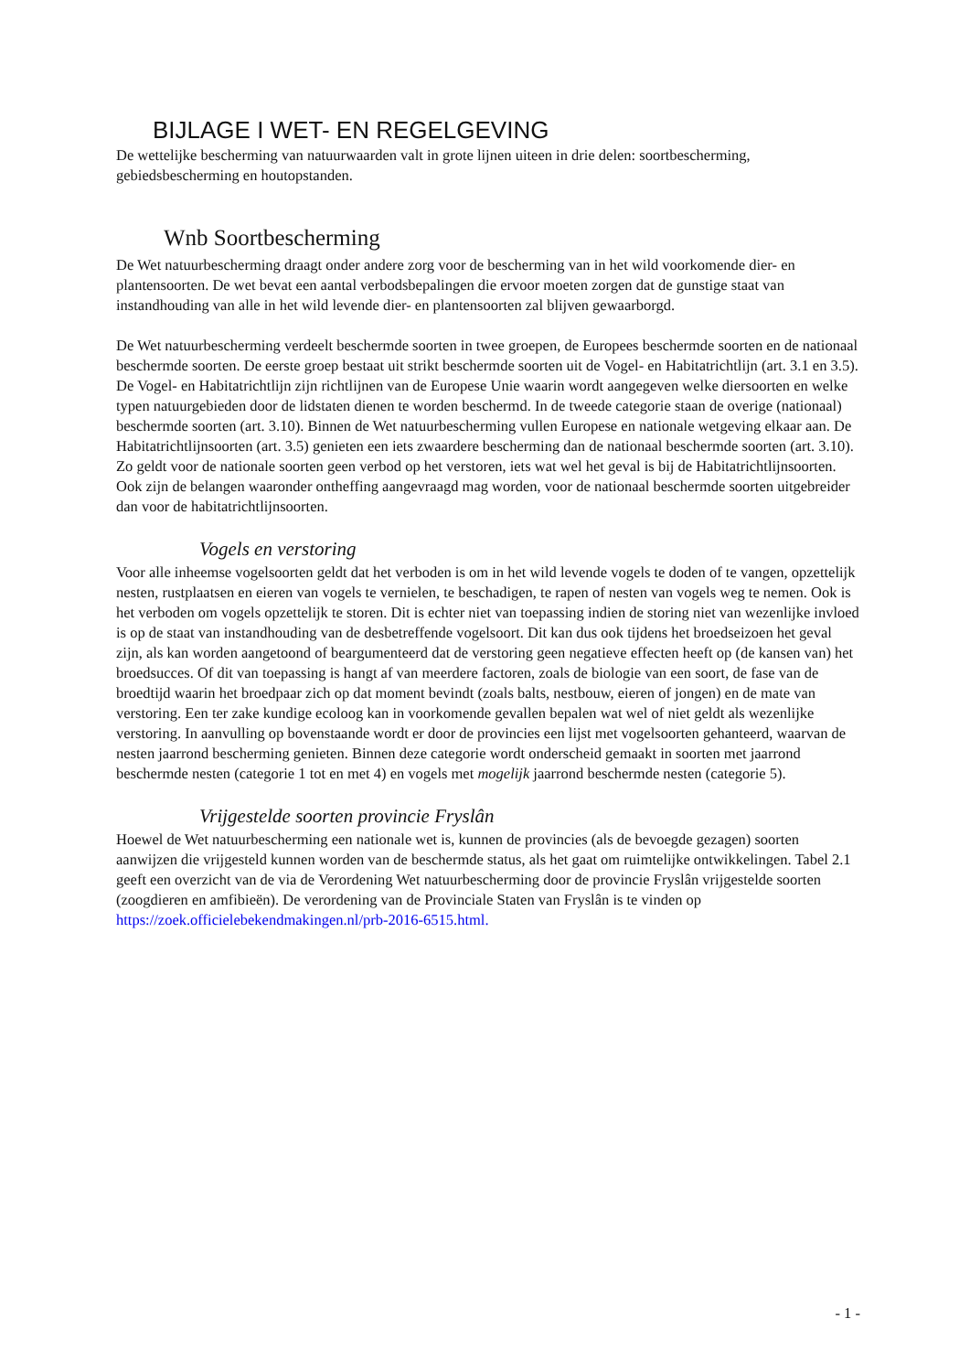BIJLAGE I WET- EN REGELGEVING
De wettelijke bescherming van natuurwaarden valt in grote lijnen uiteen in drie delen: soortbescherming, gebiedsbescherming en houtopstanden.
Wnb Soortbescherming
De Wet natuurbescherming draagt onder andere zorg voor de bescherming van in het wild voorkomende dier- en plantensoorten. De wet bevat een aantal verbodsbepalingen die ervoor moeten zorgen dat de gunstige staat van instandhouding van alle in het wild levende dier- en plantensoorten zal blijven gewaarborgd.
De Wet natuurbescherming verdeelt beschermde soorten in twee groepen, de Europees beschermde soorten en de nationaal beschermde soorten. De eerste groep bestaat uit strikt beschermde soorten uit de Vogel- en Habitatrichtlijn (art. 3.1 en 3.5). De Vogel- en Habitatrichtlijn zijn richtlijnen van de Europese Unie waarin wordt aangegeven welke diersoorten en welke typen natuurgebieden door de lidstaten dienen te worden beschermd. In de tweede categorie staan de overige (nationaal) beschermde soorten (art. 3.10). Binnen de Wet natuurbescherming vullen Europese en nationale wetgeving elkaar aan. De Habitatrichtlijnsoorten (art. 3.5) genieten een iets zwaardere bescherming dan de nationaal beschermde soorten (art. 3.10). Zo geldt voor de nationale soorten geen verbod op het verstoren, iets wat wel het geval is bij de Habitatrichtlijnsoorten. Ook zijn de belangen waaronder ontheffing aangevraagd mag worden, voor de nationaal beschermde soorten uitgebreider dan voor de habitatrichtlijnsoorten.
Vogels en verstoring
Voor alle inheemse vogelsoorten geldt dat het verboden is om in het wild levende vogels te doden of te vangen, opzettelijk nesten, rustplaatsen en eieren van vogels te vernielen, te beschadigen, te rapen of nesten van vogels weg te nemen. Ook is het verboden om vogels opzettelijk te storen. Dit is echter niet van toepassing indien de storing niet van wezenlijke invloed is op de staat van instandhouding van de desbetreffende vogelsoort. Dit kan dus ook tijdens het broedseizoen het geval zijn, als kan worden aangetoond of beargumenteerd dat de verstoring geen negatieve effecten heeft op (de kansen van) het broedsucces. Of dit van toepassing is hangt af van meerdere factoren, zoals de biologie van een soort, de fase van de broedtijd waarin het broedpaar zich op dat moment bevindt (zoals balts, nestbouw, eieren of jongen) en de mate van verstoring. Een ter zake kundige ecoloog kan in voorkomende gevallen bepalen wat wel of niet geldt als wezenlijke verstoring. In aanvulling op bovenstaande wordt er door de provincies een lijst met vogelsoorten gehanteerd, waarvan de nesten jaarrond bescherming genieten. Binnen deze categorie wordt onderscheid gemaakt in soorten met jaarrond beschermde nesten (categorie 1 tot en met 4) en vogels met mogelijk jaarrond beschermde nesten (categorie 5).
Vrijgestelde soorten provincie Fryslân
Hoewel de Wet natuurbescherming een nationale wet is, kunnen de provincies (als de bevoegde gezagen) soorten aanwijzen die vrijgesteld kunnen worden van de beschermde status, als het gaat om ruimtelijke ontwikkelingen. Tabel 2.1 geeft een overzicht van de via de Verordening Wet natuurbescherming door de provincie Fryslân vrijgestelde soorten (zoogdieren en amfibieën). De verordening van de Provinciale Staten van Fryslân is te vinden op https://zoek.officielebekendmakingen.nl/prb-2016-6515.html.
- 1 -